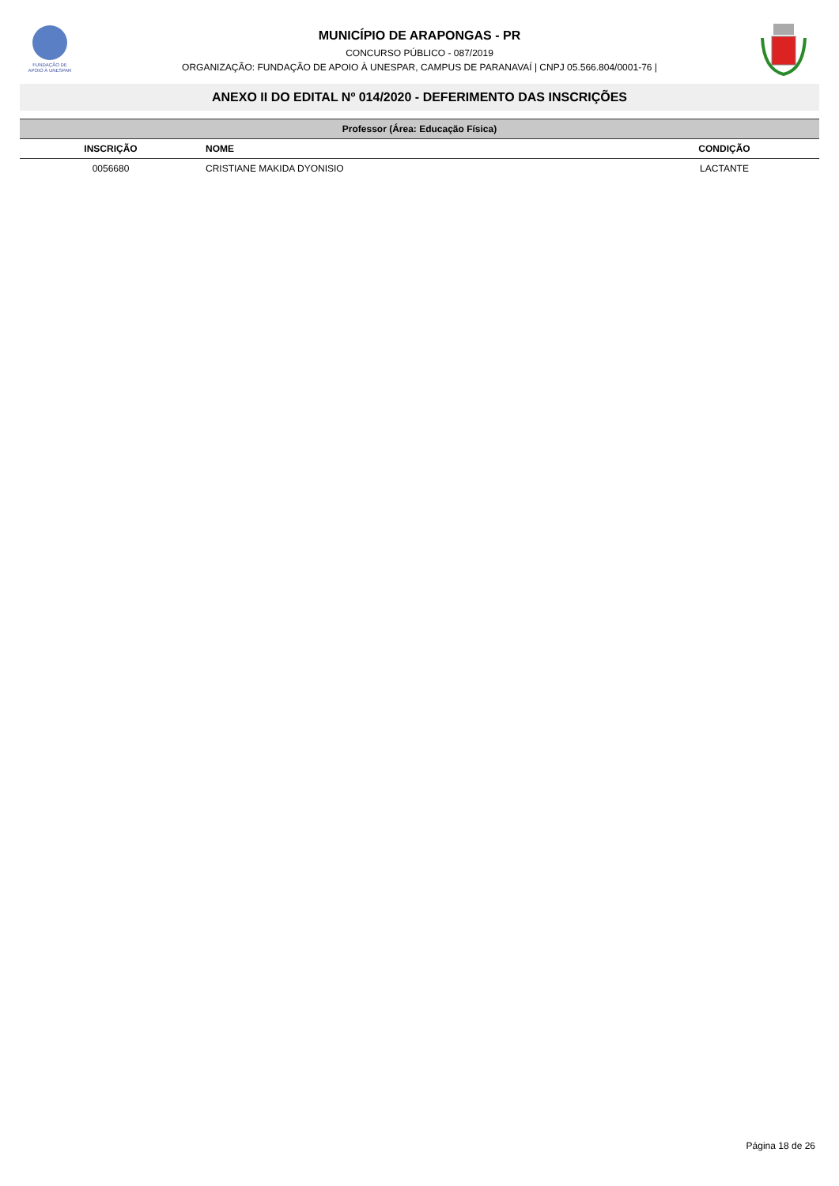FUNDAÇÃO DE
APOIO À UNESPAR
MUNICÍPIO DE ARAPONGAS - PR
CONCURSO PÚBLICO - 087/2019
ORGANIZAÇÃO: FUNDAÇÃO DE APOIO À UNESPAR, CAMPUS DE PARANAVAÍ | CNPJ 05.566.804/0001-76 |
ANEXO II DO EDITAL Nº 014/2020 - DEFERIMENTO DAS INSCRIÇÕES
| Professor (Área: Educação Física) | | |
| INSCRIÇÃO | NOME | CONDIÇÃO |
| 0056680 | CRISTIANE MAKIDA DYONISIO | LACTANTE |
Página 18 de 26